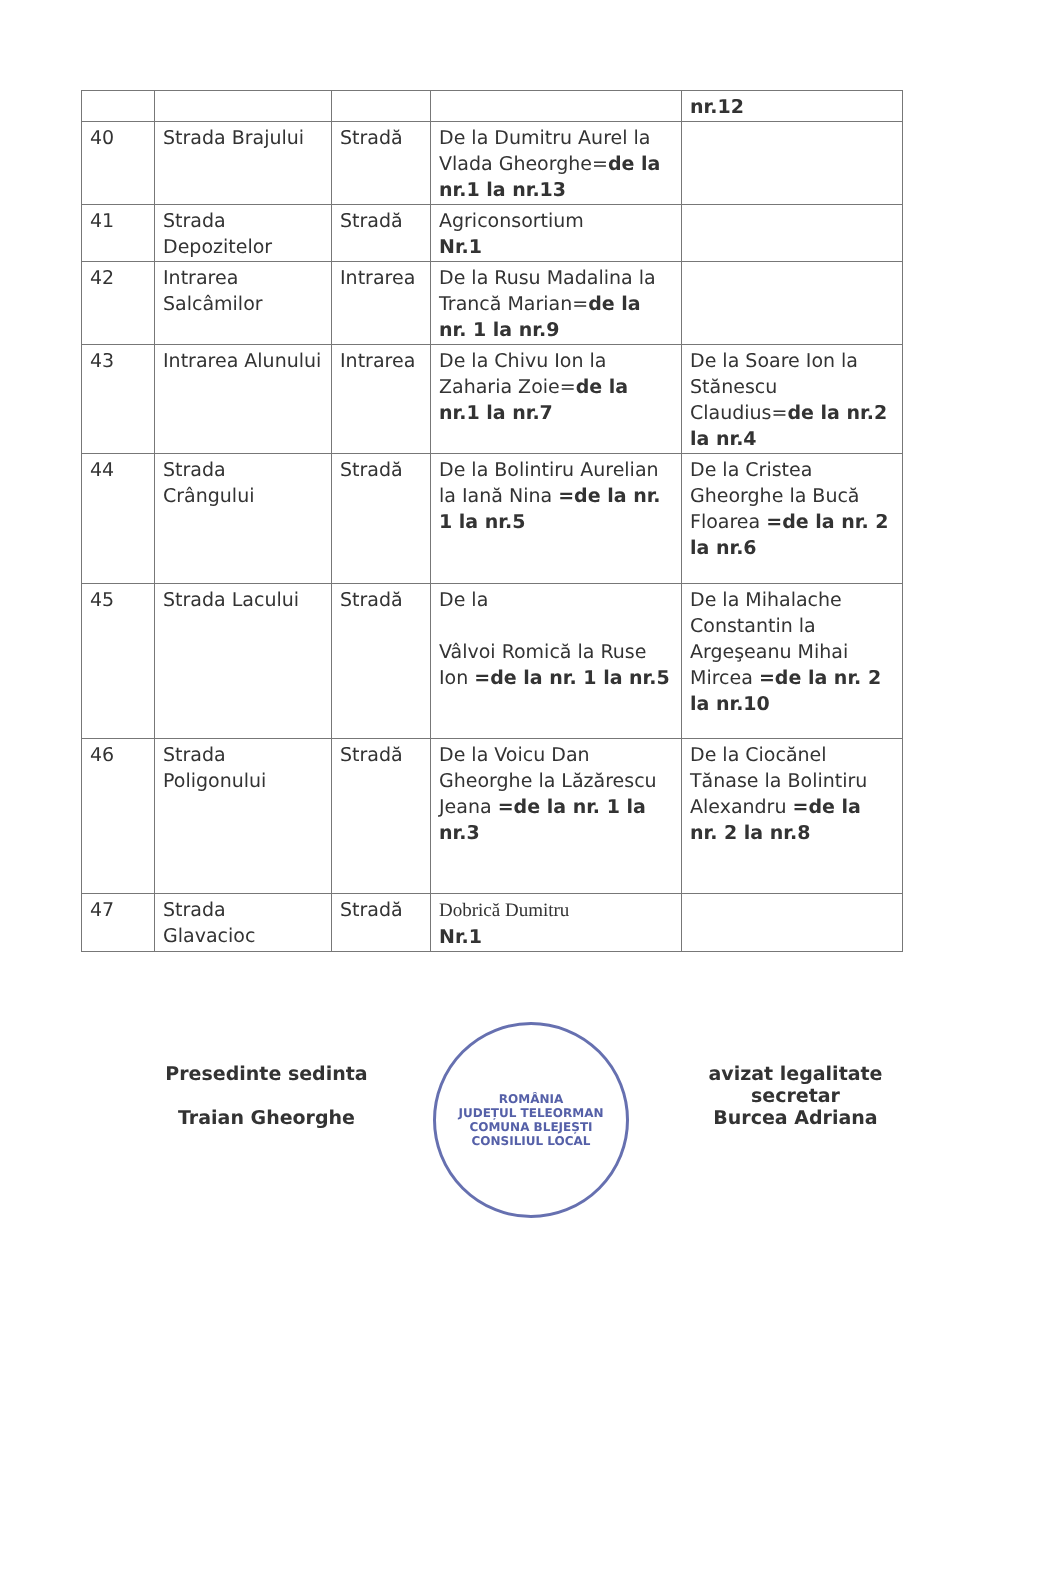| | | | | nr.12 |
| 40 | Strada Brajului | Stradă | De la Dumitru Aurel la Vlada Gheorghe= de la nr.1 la nr.13 | |
| 41 | Strada Depozitelor | Stradă | Agriconsortium Nr.1 | |
| 42 | Intrarea Salcâmilor | Intrarea | De la Rusu Madalina la Trancă Marian= de la nr. 1 la nr.9 | |
| 43 | Intrarea Alunului | Intrarea | De la Chivu Ion la Zaharia Zoie= de la nr.1 la nr.7 | De la Soare Ion la Stănescu Claudius= de la nr.2 la nr.4 |
| 44 | Strada Crângului | Stradă | De la Bolintiru Aurelian la Iană Nina =de la nr. 1 la nr.5 | De la Cristea Gheorghe la Bucă Floarea =de la nr. 2 la nr.6 |
| 45 | Strada Lacului | Stradă | De la Vâlvoi Romică la Ruse Ion =de la nr. 1 la nr.5 | De la Mihalache Constantin la Argeşeanu Mihai Mircea =de la nr. 2 la nr.10 |
| 46 | Strada Poligonului | Stradă | De la Voicu Dan Gheorghe la Lăzărescu Jeana =de la nr. 1 la nr.3 | De la Ciocănel Tănase la Bolintiru Alexandru =de la nr. 2 la nr.8 |
| 47 | Strada Glavacioc | Stradă | Dobrică Dumitru Nr.1 | |
Presedinte sedinta
Traian Gheorghe
ROMÂNIA
JUDEȚUL TELEORMAN
COMUNA BLEJEȘTI
CONSILIUL LOCAL
avizat legalitate
secretar
Burcea Adriana